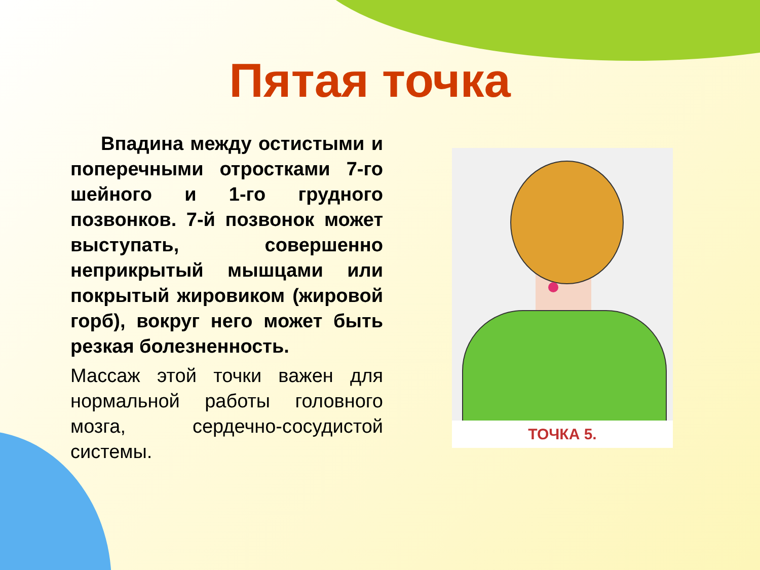Пятая точка
Впадина между остистыми и поперечными отростками 7-го шейного и 1-го грудного позвонков. 7-й позвонок может выступать, совершенно неприкрытый мышцами или покрытый жировиком (жировой горб), вокруг него может быть резкая болезненность.
Массаж этой точки важен для нормальной работы головного мозга, сердечно-сосудистой системы.
ТОЧКА 5.